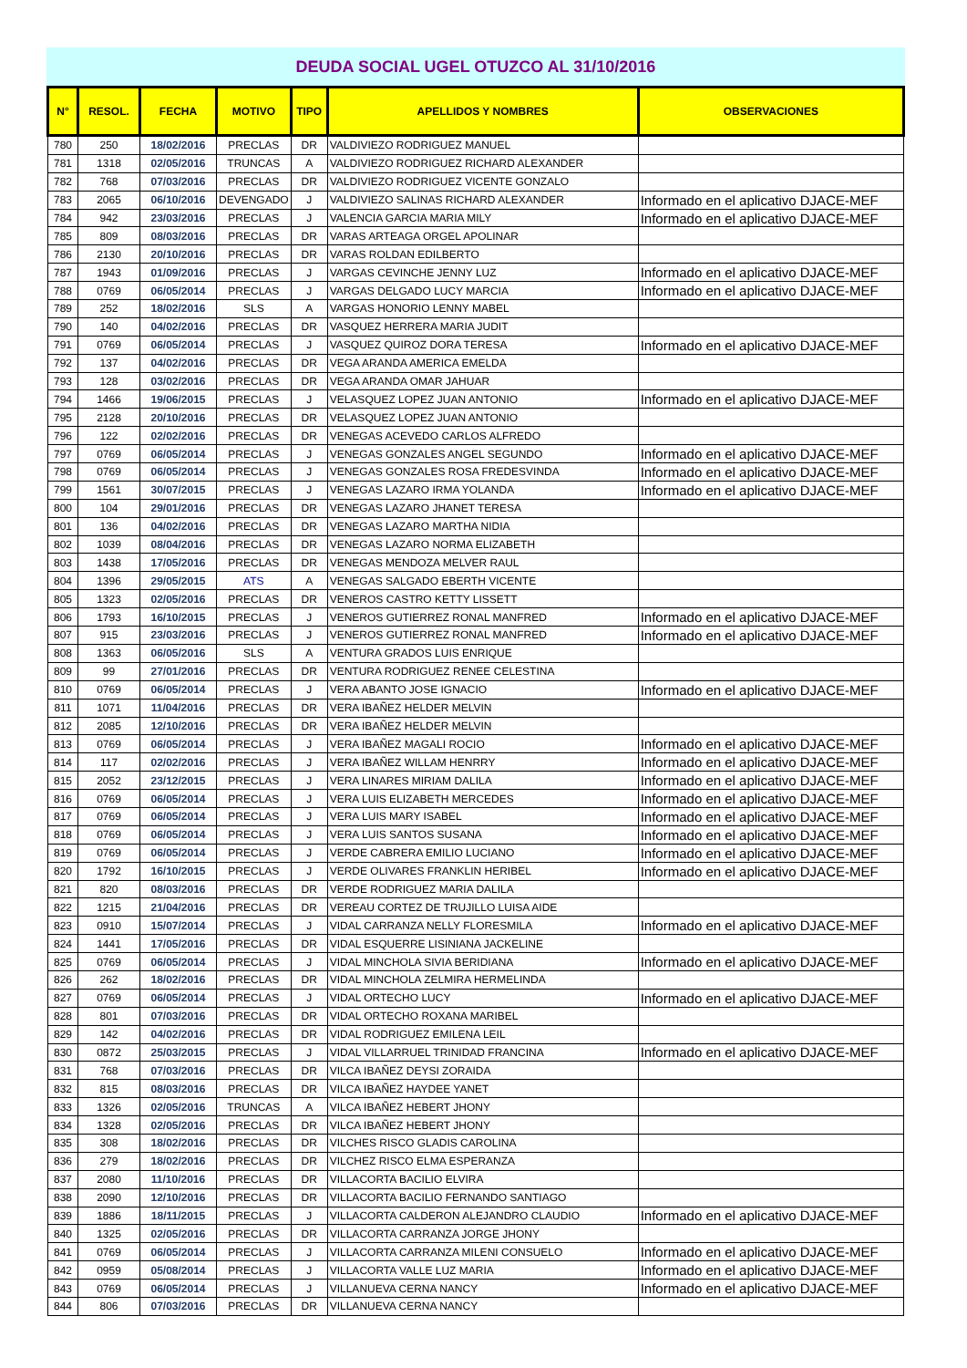DEUDA SOCIAL UGEL OTUZCO AL 31/10/2016
| N° | RESOL. | FECHA | MOTIVO | TIPO | APELLIDOS Y NOMBRES | OBSERVACIONES |
| --- | --- | --- | --- | --- | --- | --- |
| 780 | 250 | 18/02/2016 | PRECLAS | DR | VALDIVIEZO RODRIGUEZ MANUEL | |
| 781 | 1318 | 02/05/2016 | TRUNCAS | A | VALDIVIEZO RODRIGUEZ RICHARD ALEXANDER | |
| 782 | 768 | 07/03/2016 | PRECLAS | DR | VALDIVIEZO RODRIGUEZ VICENTE GONZALO | |
| 783 | 2065 | 06/10/2016 | DEVENGADO | J | VALDIVIEZO SALINAS RICHARD ALEXANDER | Informado en el aplicativo DJACE-MEF |
| 784 | 942 | 23/03/2016 | PRECLAS | J | VALENCIA GARCIA MARIA MILY | Informado en el aplicativo DJACE-MEF |
| 785 | 809 | 08/03/2016 | PRECLAS | DR | VARAS ARTEAGA ORGEL APOLINAR | |
| 786 | 2130 | 20/10/2016 | PRECLAS | DR | VARAS ROLDAN EDILBERTO | |
| 787 | 1943 | 01/09/2016 | PRECLAS | J | VARGAS CEVINCHE JENNY LUZ | Informado en el aplicativo DJACE-MEF |
| 788 | 0769 | 06/05/2014 | PRECLAS | J | VARGAS DELGADO LUCY MARCIA | Informado en el aplicativo DJACE-MEF |
| 789 | 252 | 18/02/2016 | SLS | A | VARGAS HONORIO LENNY MABEL | |
| 790 | 140 | 04/02/2016 | PRECLAS | DR | VASQUEZ HERRERA MARIA JUDIT | |
| 791 | 0769 | 06/05/2014 | PRECLAS | J | VASQUEZ QUIROZ DORA TERESA | Informado en el aplicativo DJACE-MEF |
| 792 | 137 | 04/02/2016 | PRECLAS | DR | VEGA ARANDA AMERICA EMELDA | |
| 793 | 128 | 03/02/2016 | PRECLAS | DR | VEGA ARANDA OMAR JAHUAR | |
| 794 | 1466 | 19/06/2015 | PRECLAS | J | VELASQUEZ LOPEZ JUAN ANTONIO | Informado en el aplicativo DJACE-MEF |
| 795 | 2128 | 20/10/2016 | PRECLAS | DR | VELASQUEZ LOPEZ JUAN ANTONIO | |
| 796 | 122 | 02/02/2016 | PRECLAS | DR | VENEGAS ACEVEDO CARLOS ALFREDO | |
| 797 | 0769 | 06/05/2014 | PRECLAS | J | VENEGAS GONZALES ANGEL SEGUNDO | Informado en el aplicativo DJACE-MEF |
| 798 | 0769 | 06/05/2014 | PRECLAS | J | VENEGAS GONZALES ROSA FREDESVINDA | Informado en el aplicativo DJACE-MEF |
| 799 | 1561 | 30/07/2015 | PRECLAS | J | VENEGAS LAZARO IRMA YOLANDA | Informado en el aplicativo DJACE-MEF |
| 800 | 104 | 29/01/2016 | PRECLAS | DR | VENEGAS LAZARO JHANET TERESA | |
| 801 | 136 | 04/02/2016 | PRECLAS | DR | VENEGAS LAZARO MARTHA NIDIA | |
| 802 | 1039 | 08/04/2016 | PRECLAS | DR | VENEGAS LAZARO NORMA ELIZABETH | |
| 803 | 1438 | 17/05/2016 | PRECLAS | DR | VENEGAS MENDOZA MELVER RAUL | |
| 804 | 1396 | 29/05/2015 | ATS | A | VENEGAS SALGADO EBERTH VICENTE | |
| 805 | 1323 | 02/05/2016 | PRECLAS | DR | VENEROS CASTRO KETTY LISSETT | |
| 806 | 1793 | 16/10/2015 | PRECLAS | J | VENEROS GUTIERREZ RONAL MANFRED | Informado en el aplicativo DJACE-MEF |
| 807 | 915 | 23/03/2016 | PRECLAS | J | VENEROS GUTIERREZ RONAL MANFRED | Informado en el aplicativo DJACE-MEF |
| 808 | 1363 | 06/05/2016 | SLS | A | VENTURA GRADOS LUIS ENRIQUE | |
| 809 | 99 | 27/01/2016 | PRECLAS | DR | VENTURA RODRIGUEZ RENEE CELESTINA | |
| 810 | 0769 | 06/05/2014 | PRECLAS | J | VERA ABANTO JOSE IGNACIO | Informado en el aplicativo DJACE-MEF |
| 811 | 1071 | 11/04/2016 | PRECLAS | DR | VERA IBAÑEZ HELDER MELVIN | |
| 812 | 2085 | 12/10/2016 | PRECLAS | DR | VERA IBAÑEZ HELDER MELVIN | |
| 813 | 0769 | 06/05/2014 | PRECLAS | J | VERA IBAÑEZ MAGALI ROCIO | Informado en el aplicativo DJACE-MEF |
| 814 | 117 | 02/02/2016 | PRECLAS | J | VERA IBAÑEZ WILLAM HENRRY | Informado en el aplicativo DJACE-MEF |
| 815 | 2052 | 23/12/2015 | PRECLAS | J | VERA LINARES MIRIAM DALILA | Informado en el aplicativo DJACE-MEF |
| 816 | 0769 | 06/05/2014 | PRECLAS | J | VERA LUIS ELIZABETH MERCEDES | Informado en el aplicativo DJACE-MEF |
| 817 | 0769 | 06/05/2014 | PRECLAS | J | VERA LUIS MARY ISABEL | Informado en el aplicativo DJACE-MEF |
| 818 | 0769 | 06/05/2014 | PRECLAS | J | VERA LUIS SANTOS SUSANA | Informado en el aplicativo DJACE-MEF |
| 819 | 0769 | 06/05/2014 | PRECLAS | J | VERDE CABRERA EMILIO LUCIANO | Informado en el aplicativo DJACE-MEF |
| 820 | 1792 | 16/10/2015 | PRECLAS | J | VERDE OLIVARES FRANKLIN HERIBEL | Informado en el aplicativo DJACE-MEF |
| 821 | 820 | 08/03/2016 | PRECLAS | DR | VERDE RODRIGUEZ MARIA DALILA | |
| 822 | 1215 | 21/04/2016 | PRECLAS | DR | VEREAU CORTEZ DE TRUJILLO LUISA AIDE | |
| 823 | 0910 | 15/07/2014 | PRECLAS | J | VIDAL CARRANZA NELLY FLORESMILA | Informado en el aplicativo DJACE-MEF |
| 824 | 1441 | 17/05/2016 | PRECLAS | DR | VIDAL ESQUERRE LISINIANA JACKELINE | |
| 825 | 0769 | 06/05/2014 | PRECLAS | J | VIDAL MINCHOLA SIVIA BERIDIANA | Informado en el aplicativo DJACE-MEF |
| 826 | 262 | 18/02/2016 | PRECLAS | DR | VIDAL MINCHOLA ZELMIRA HERMELINDA | |
| 827 | 0769 | 06/05/2014 | PRECLAS | J | VIDAL ORTECHO LUCY | Informado en el aplicativo DJACE-MEF |
| 828 | 801 | 07/03/2016 | PRECLAS | DR | VIDAL ORTECHO ROXANA MARIBEL | |
| 829 | 142 | 04/02/2016 | PRECLAS | DR | VIDAL RODRIGUEZ EMILENA LEIL | |
| 830 | 0872 | 25/03/2015 | PRECLAS | J | VIDAL VILLARRUEL TRINIDAD FRANCINA | Informado en el aplicativo DJACE-MEF |
| 831 | 768 | 07/03/2016 | PRECLAS | DR | VILCA IBAÑEZ DEYSI ZORAIDA | |
| 832 | 815 | 08/03/2016 | PRECLAS | DR | VILCA IBAÑEZ HAYDEE YANET | |
| 833 | 1326 | 02/05/2016 | TRUNCAS | A | VILCA IBAÑEZ HEBERT JHONY | |
| 834 | 1328 | 02/05/2016 | PRECLAS | DR | VILCA IBAÑEZ HEBERT JHONY | |
| 835 | 308 | 18/02/2016 | PRECLAS | DR | VILCHES RISCO GLADIS CAROLINA | |
| 836 | 279 | 18/02/2016 | PRECLAS | DR | VILCHEZ RISCO ELMA ESPERANZA | |
| 837 | 2080 | 11/10/2016 | PRECLAS | DR | VILLACORTA BACILIO ELVIRA | |
| 838 | 2090 | 12/10/2016 | PRECLAS | DR | VILLACORTA BACILIO FERNANDO SANTIAGO | |
| 839 | 1886 | 18/11/2015 | PRECLAS | J | VILLACORTA CALDERON ALEJANDRO CLAUDIO | Informado en el aplicativo DJACE-MEF |
| 840 | 1325 | 02/05/2016 | PRECLAS | DR | VILLACORTA CARRANZA JORGE JHONY | |
| 841 | 0769 | 06/05/2014 | PRECLAS | J | VILLACORTA CARRANZA MILENI CONSUELO | Informado en el aplicativo DJACE-MEF |
| 842 | 0959 | 05/08/2014 | PRECLAS | J | VILLACORTA VALLE LUZ MARIA | Informado en el aplicativo DJACE-MEF |
| 843 | 0769 | 06/05/2014 | PRECLAS | J | VILLANUEVA CERNA NANCY | Informado en el aplicativo DJACE-MEF |
| 844 | 806 | 07/03/2016 | PRECLAS | DR | VILLANUEVA CERNA NANCY | |